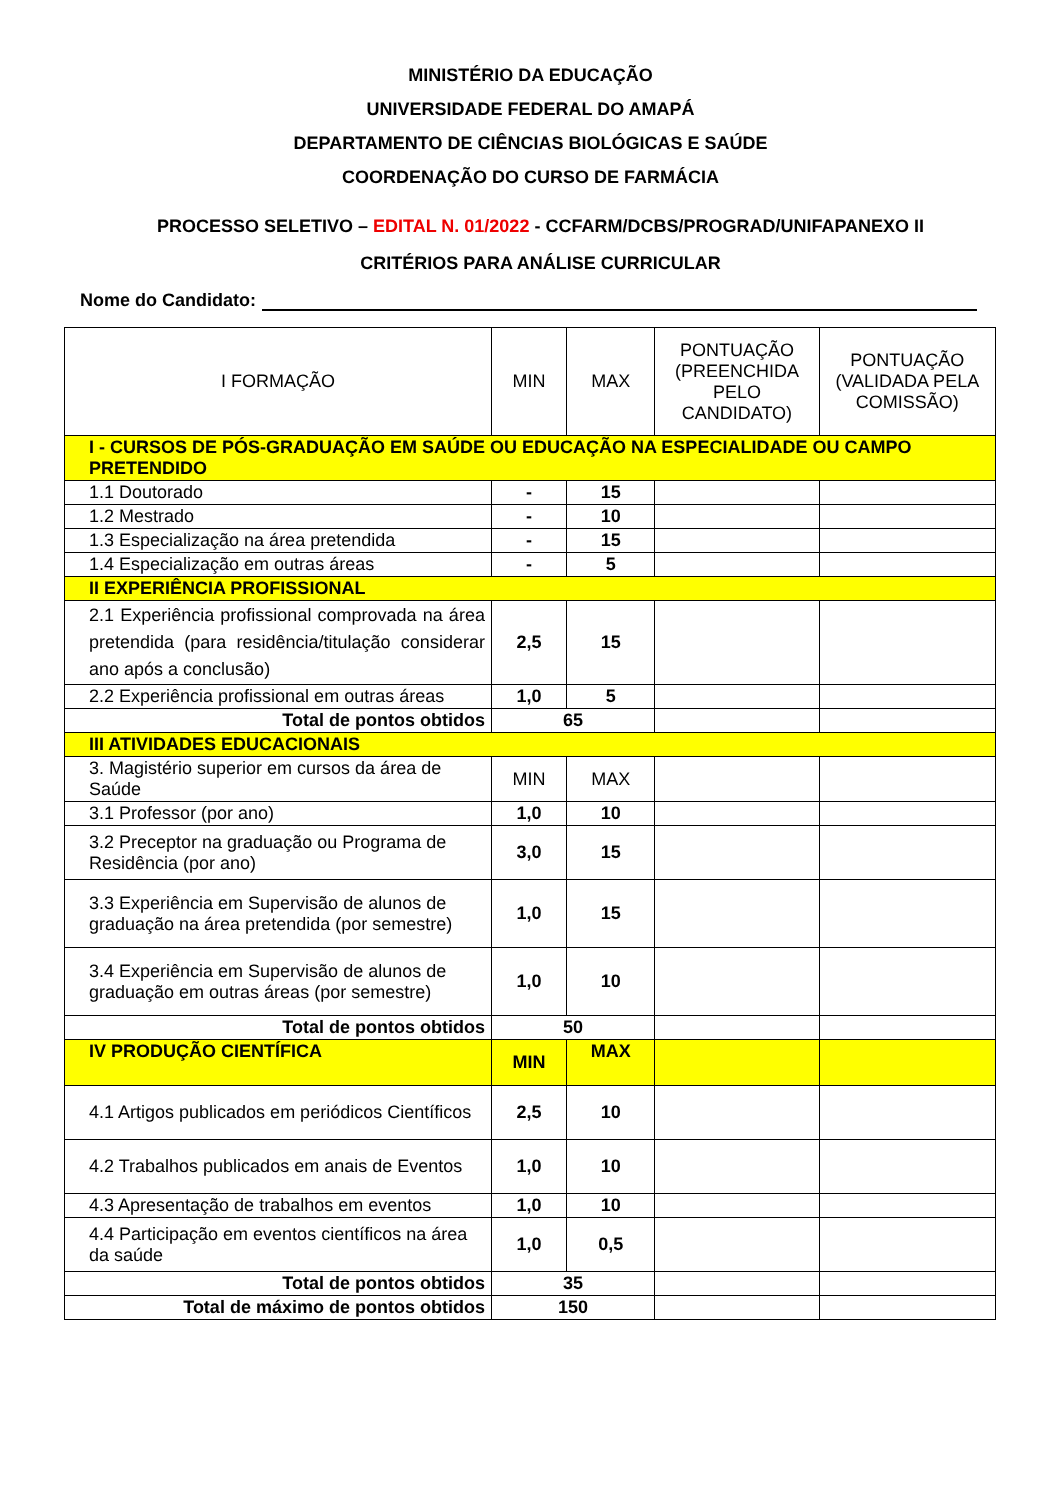MINISTÉRIO DA EDUCAÇÃO
UNIVERSIDADE FEDERAL DO AMAPÁ
DEPARTAMENTO DE CIÊNCIAS BIOLÓGICAS E SAÚDE
COORDENAÇÃO DO CURSO DE FARMÁCIA
PROCESSO SELETIVO – EDITAL N. 01/2022 - CCFARM/DCBS/PROGRAD/UNIFAPANEXO II
CRITÉRIOS PARA ANÁLISE CURRICULAR
Nome do Candidato:
| I FORMAÇÃO | MIN | MAX | PONTUAÇÃO (PREENCHIDA PELO CANDIDATO) | PONTUAÇÃO (VALIDADA PELA COMISSÃO) |
| --- | --- | --- | --- | --- |
| I - CURSOS DE PÓS-GRADUAÇÃO EM SAÚDE OU EDUCAÇÃO NA ESPECIALIDADE OU CAMPO PRETENDIDO | | | | |
| 1.1 Doutorado | - | 15 | | |
| 1.2 Mestrado | - | 10 | | |
| 1.3 Especialização na área pretendida | - | 15 | | |
| 1.4 Especialização em outras áreas | - | 5 | | |
| II EXPERIÊNCIA PROFISSIONAL | | | | |
| 2.1 Experiência profissional comprovada na área pretendida (para residência/titulação considerar ano após a conclusão) | 2,5 | 15 | | |
| 2.2 Experiência profissional em outras áreas | 1,0 | 5 | | |
| Total de pontos obtidos | 65 | | | |
| III ATIVIDADES EDUCACIONAIS | | | | |
| 3. Magistério superior em cursos da área de Saúde | MIN | MAX | | |
| 3.1 Professor (por ano) | 1,0 | 10 | | |
| 3.2 Preceptor na graduação ou Programa de Residência (por ano) | 3,0 | 15 | | |
| 3.3 Experiência em Supervisão de alunos de graduação na área pretendida (por semestre) | 1,0 | 15 | | |
| 3.4 Experiência em Supervisão de alunos de graduação em outras áreas (por semestre) | 1,0 | 10 | | |
| Total de pontos obtidos | 50 | | | |
| IV PRODUÇÃO CIENTÍFICA | MIN | MAX | | |
| 4.1 Artigos publicados em periódicos Científicos | 2,5 | 10 | | |
| 4.2 Trabalhos publicados em anais de Eventos | 1,0 | 10 | | |
| 4.3 Apresentação de trabalhos em eventos | 1,0 | 10 | | |
| 4.4 Participação em eventos científicos na área da saúde | 1,0 | 0,5 | | |
| Total de pontos obtidos | 35 | | | |
| Total de máximo de pontos obtidos | 150 | | | |